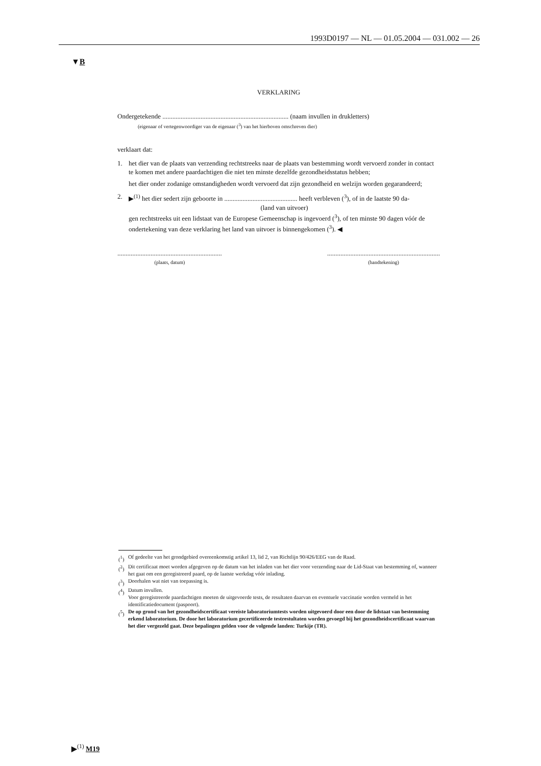1993D0197 — NL — 01.05.2004 — 031.002 — 26
▼B
VERKLARING
Ondergetekende ............................................................................ (naam invullen in drukletters)
(eigenaar of vertegenwoordiger van de eigenaar (<sup>3</sup>) van het hierboven omschreven dier)
verklaart dat:
1. het dier van de plaats van verzending rechtstreeks naar de plaats van bestemming wordt vervoerd zonder in contact te komen met andere paardachtigen die niet ten minste dezelfde gezondheidsstatus hebben;
het dier onder zodanige omstandigheden wordt vervoerd dat zijn gezondheid en welzijn worden gegarandeerd;
2. ▶<sup>(1)</sup> het dier sedert zijn geboorte in ............................................ heeft verbleven (<sup>3</sup>), of in de laatste 90 da-
(land van uitvoer)
gen rechtstreeks uit een lidstaat van de Europese Gemeenschap is ingevoerd (<sup>3</sup>), of ten minste 90 dagen vóór de ondertekening van deze verklaring het land van uitvoer is binnengekomen (<sup>3</sup>). ◀
...............................................................
(plaats, datum)
....................................................................
(handtekening)
(<sup>1</sup>) Of gedeelte van het grondgebied overeenkomstig artikel 13, lid 2, van Richtlijn 90/426/EEG van de Raad.
(<sup>2</sup>) Dit certificaat moet worden afgegeven op de datum van het inladen van het dier voor verzending naar de Lid-Staat van bestemming of, wanneer het gaat om een geregistreerd paard, op de laatste werkdag vóór inlading.
(<sup>3</sup>) Doorhalen wat niet van toepassing is.
(<sup>4</sup>) Datum invullen.
Voor geregistreerde paardachtigen moeten de uitgevoerde tests, de resultaten daarvan en eventuele vaccinatie worden vermeld in het identificatiedocument (paspoort).
(<sup>5</sup>) De op grond van het gezondheidscertificaat vereiste laboratoriumtests worden uitgevoerd door een door de lidstaat van bestemming erkend laboratorium. De door het laboratorium gecertificeerde testrestultaten worden gevoegd bij het gezondheidscertificaat waarvan het dier vergezeld gaat. Deze bepalingen gelden voor de volgende landen: Turkije (TR).
▶<sup>(1)</sup> M19